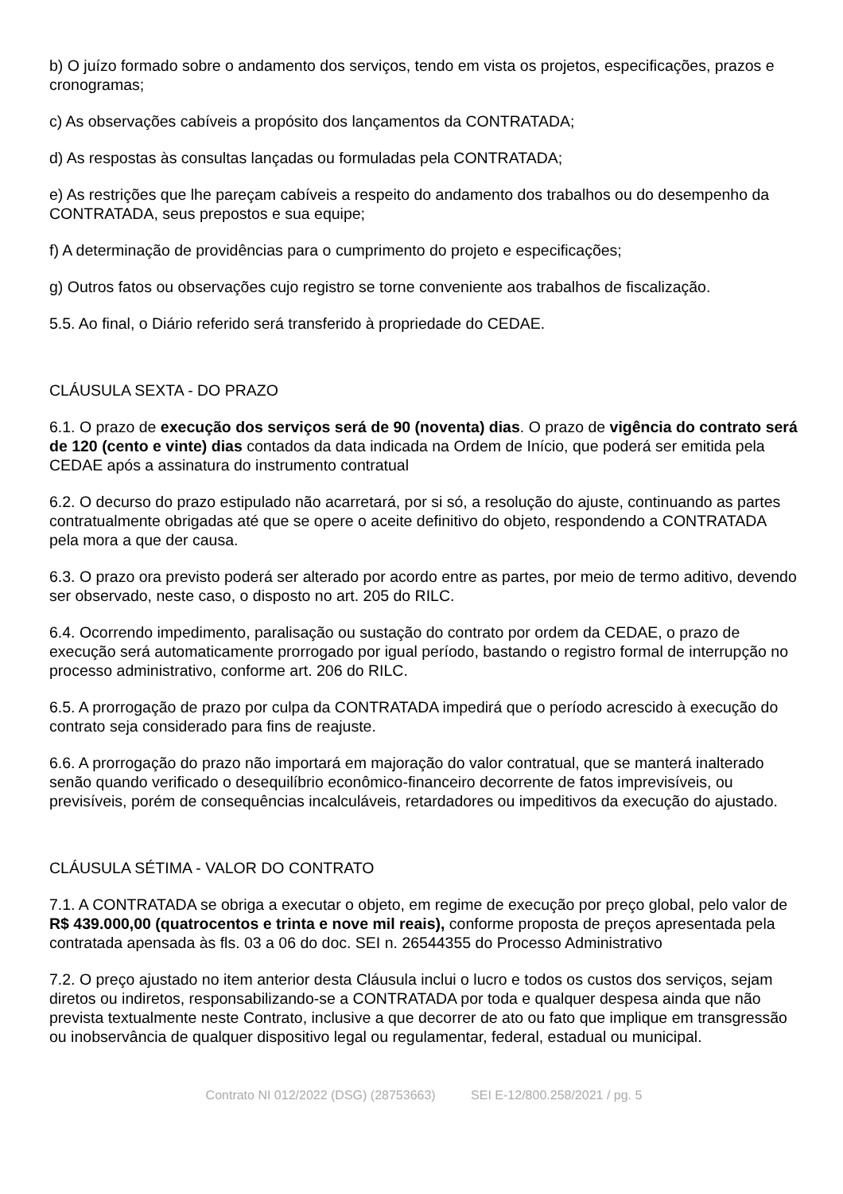b) O juízo formado sobre o andamento dos serviços, tendo em vista os projetos, especificações, prazos e cronogramas;
c) As observações cabíveis a propósito dos lançamentos da CONTRATADA;
d) As respostas às consultas lançadas ou formuladas pela CONTRATADA;
e) As restrições que lhe pareçam cabíveis a respeito do andamento dos trabalhos ou do desempenho da CONTRATADA, seus prepostos e sua equipe;
f) A determinação de providências para o cumprimento do projeto e especificações;
g) Outros fatos ou observações cujo registro se torne conveniente aos trabalhos de fiscalização.
5.5. Ao final, o Diário referido será transferido à propriedade do CEDAE.
CLÁUSULA SEXTA - DO PRAZO
6.1. O prazo de execução dos serviços será de 90 (noventa) dias. O prazo de vigência do contrato será de 120 (cento e vinte) dias contados da data indicada na Ordem de Início, que poderá ser emitida pela CEDAE após a assinatura do instrumento contratual
6.2. O decurso do prazo estipulado não acarretará, por si só, a resolução do ajuste, continuando as partes contratualmente obrigadas até que se opere o aceite definitivo do objeto, respondendo a CONTRATADA pela mora a que der causa.
6.3. O prazo ora previsto poderá ser alterado por acordo entre as partes, por meio de termo aditivo, devendo ser observado, neste caso, o disposto no art. 205 do RILC.
6.4. Ocorrendo impedimento, paralisação ou sustação do contrato por ordem da CEDAE, o prazo de execução será automaticamente prorrogado por igual período, bastando o registro formal de interrupção no processo administrativo, conforme art. 206 do RILC.
6.5. A prorrogação de prazo por culpa da CONTRATADA impedirá que o período acrescido à execução do contrato seja considerado para fins de reajuste.
6.6. A prorrogação do prazo não importará em majoração do valor contratual, que se manterá inalterado senão quando verificado o desequilíbrio econômico-financeiro decorrente de fatos imprevisíveis, ou previsíveis, porém de consequências incalculáveis, retardadores ou impeditivos da execução do ajustado.
CLÁUSULA SÉTIMA - VALOR DO CONTRATO
7.1. A CONTRATADA se obriga a executar o objeto, em regime de execução por preço global, pelo valor de R$ 439.000,00 (quatrocentos e trinta e nove mil reais), conforme proposta de preços apresentada pela contratada apensada às fls. 03 a 06 do doc. SEI n. 26544355 do Processo Administrativo
7.2. O preço ajustado no item anterior desta Cláusula inclui o lucro e todos os custos dos serviços, sejam diretos ou indiretos, responsabilizando-se a CONTRATADA por toda e qualquer despesa ainda que não prevista textualmente neste Contrato, inclusive a que decorrer de ato ou fato que implique em transgressão ou inobservância de qualquer dispositivo legal ou regulamentar, federal, estadual ou municipal.
Contrato NI 012/2022 (DSG) (28753663) SEI E-12/800.258/2021 / pg. 5